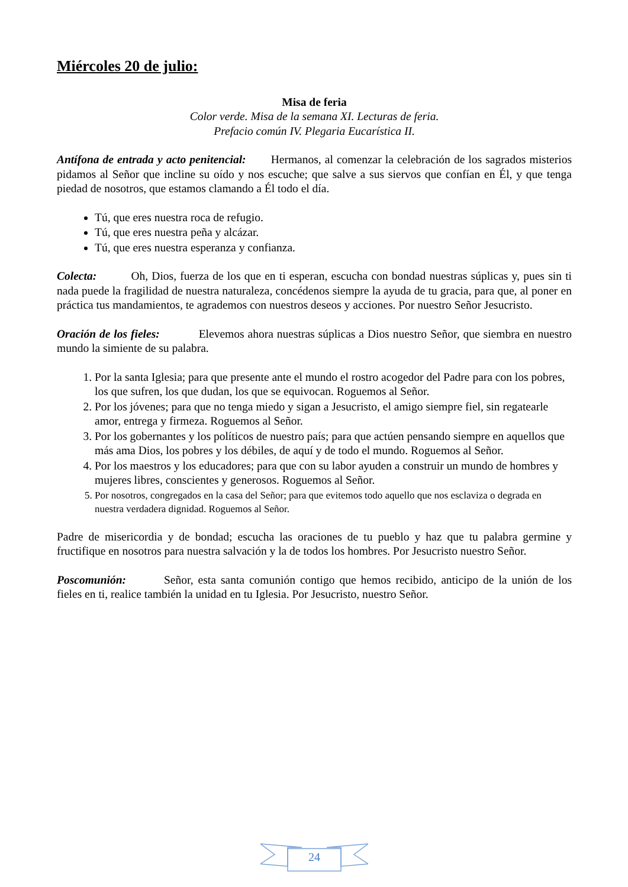Miércoles 20 de julio:
Misa de feria
Color verde. Misa de la semana XI. Lecturas de feria.
Prefacio común IV. Plegaria Eucarística II.
Antífona de entrada y acto penitencial: Hermanos, al comenzar la celebración de los sagrados misterios pidamos al Señor que incline su oído y nos escuche; que salve a sus siervos que confían en Él, y que tenga piedad de nosotros, que estamos clamando a Él todo el día.
Tú, que eres nuestra roca de refugio.
Tú, que eres nuestra peña y alcázar.
Tú, que eres nuestra esperanza y confianza.
Colecta: Oh, Dios, fuerza de los que en ti esperan, escucha con bondad nuestras súplicas y, pues sin ti nada puede la fragilidad de nuestra naturaleza, concédenos siempre la ayuda de tu gracia, para que, al poner en práctica tus mandamientos, te agrademos con nuestros deseos y acciones. Por nuestro Señor Jesucristo.
Oración de los fieles: Elevemos ahora nuestras súplicas a Dios nuestro Señor, que siembra en nuestro mundo la simiente de su palabra.
1. Por la santa Iglesia; para que presente ante el mundo el rostro acogedor del Padre para con los pobres, los que sufren, los que dudan, los que se equivocan. Roguemos al Señor.
2. Por los jóvenes; para que no tenga miedo y sigan a Jesucristo, el amigo siempre fiel, sin regatearle amor, entrega y firmeza. Roguemos al Señor.
3. Por los gobernantes y los políticos de nuestro país; para que actúen pensando siempre en aquellos que más ama Dios, los pobres y los débiles, de aquí y de todo el mundo. Roguemos al Señor.
4. Por los maestros y los educadores; para que con su labor ayuden a construir un mundo de hombres y mujeres libres, conscientes y generosos. Roguemos al Señor.
5. Por nosotros, congregados en la casa del Señor; para que evitemos todo aquello que nos esclaviza o degrada en nuestra verdadera dignidad. Roguemos al Señor.
Padre de misericordia y de bondad; escucha las oraciones de tu pueblo y haz que tu palabra germine y fructifique en nosotros para nuestra salvación y la de todos los hombres. Por Jesucristo nuestro Señor.
Poscomunión: Señor, esta santa comunión contigo que hemos recibido, anticipo de la unión de los fieles en ti, realice también la unidad en tu Iglesia. Por Jesucristo, nuestro Señor.
24